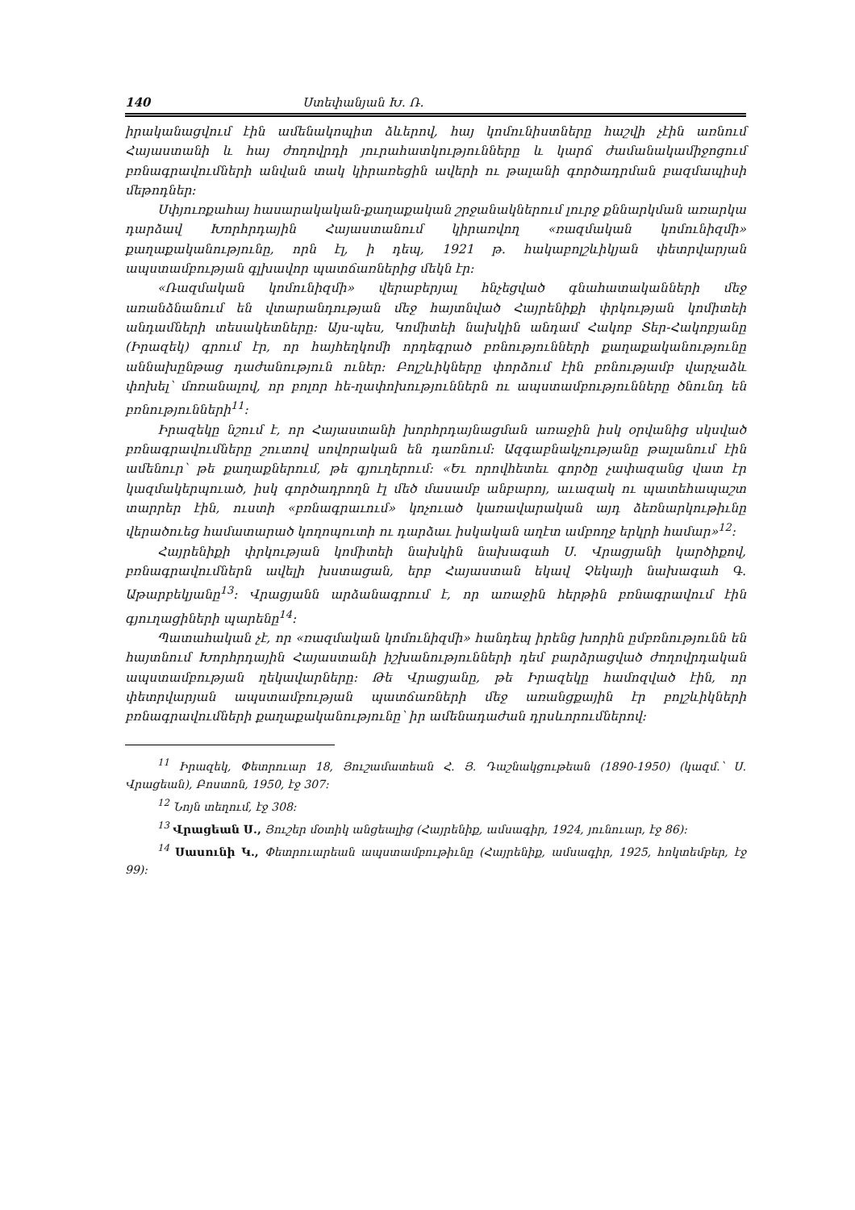140 Ստեփանյան Խ. Ռ.
իրականացվում էին ամենակոպիտ ձևերով, հայ կոմունիստները հաշվի չէին առնում Հայաստանի և հայ ժողովրդի յուրահատկությունները և կարճ ժամանակամիջոցում բռնագրավումների անվան տակ կիրառեցին ավերի ու թալանի գործադրման բազմապիսի մեթոդներ:
Սփյուռքահայ հասարակական-քաղաքական շրջանակներում լուրջ քննարկման առարկա դարձավ Խորհրդային Հայաստանում կիրառվող «ռազմական կոմունիզմի» քաղաքականությունը, որն էլ, ի դեպ, 1921 թ. հակաբոլշևիկյան փետրվարյան ապստամբության գլխավոր պատճառներից մեկն էր:
«Ռազմական կոմունիզմի» վերաբերյալ հնչեցված գնահատականների մեջ առանձնանում են վտարանդության մեջ հայտնված Հայրենիքի փրկության կոմիտեի անդամների տեսակետները: Այս-պես, Կոմիտեի նախկին անդամ Հակոբ Տեր-Հակոբյանը (Իրազեկ) գրում էր, որ հայհեղկոմի որդեգրած բռնությունների քաղաքականությունը աննախընթաց դաժանություն ուներ: Բոլշևիկները փորձում էին բռնությամբ վարչաձև փոխել՝ մոռանալով, որ բոլոր հե-ղափոխություններն ու ապստամբությունները ծնունդ են բռնությունների<sup>11</sup>:
Իրազեկը նշում է, որ Հայաստանի խորհրդայնացման առաջին իսկ օրվանից սկսված բռնագրավումները շուտով սովորական են դառնում: Ազգաբնակչությանը թալանում էին ամենուր՝ թե քաղաքներում, թե գյուղերում: «Եւ որովհետեւ գործը չափազանց վատ էր կազմակերպուած, իսկ գործադրողն էլ մեծ մասամբ անբարոյ, աւազակ ու պատեհապաշտ տարրեր էին, ուստի «բռնագրաւում» կոչուած կառավարական այդ ձեռնարկութիւնը վերածուեց համատարած կողոպուտի ու դարձաւ իսկական աղէտ ամբողջ երկրի համար»<sup>12</sup>:
Հայրենիքի փրկության կոմիտեի նախկին նախագահ Ս. Վրացյանի կարծիքով, բռնագրավումներն ավելի խստացան, երբ Հայաստան եկավ Չեկայի նախագահ Գ. Աթարբեկյանը<sup>13</sup>: Վրացյանն արձանագրում է, որ առաջին հերթին բռնագրավում էին գյուղացիների պարենը<sup>14</sup>:
Պատահական չէ, որ «ռազմական կոմունիզմի» հանդեպ իրենց խորին ըմբռնությունն են հայտնում Խորհրդային Հայաստանի իշխանությունների դեմ բարձրացված ժողովրդական ապստամբության ղեկավարները: Թե Վրացյանը, թե Իրազեկը համոզված էին, որ փետրվարյան ապստամբության պատճառների մեջ առանցքային էր բոլշևիկների բռնագրավումների քաղաքականությունը՝ իր ամենադաժան դրսևորումներով:
<sup>11</sup> Իրազեկ, Փետրուար 18, Յուշամատեան Հ. Յ. Դաշնակցութեան (1890-1950) (կազմ.՝ Ս. Վրացեան), Բոստոն, 1950, էջ 307:
<sup>12</sup> Նոյն տեղում, էջ 308:
<sup>13</sup> Վրացեան Ս., Յուշեր մօտիկ անցեալից (Հայրենիք, ամսագիր, 1924, յունուար, էջ 86):
<sup>14</sup> Սասունի Կ., Փետրուարեան ապստամբութիւնը (Հայրենիք, ամսագիր, 1925, հոկտեմբեր, էջ 99):